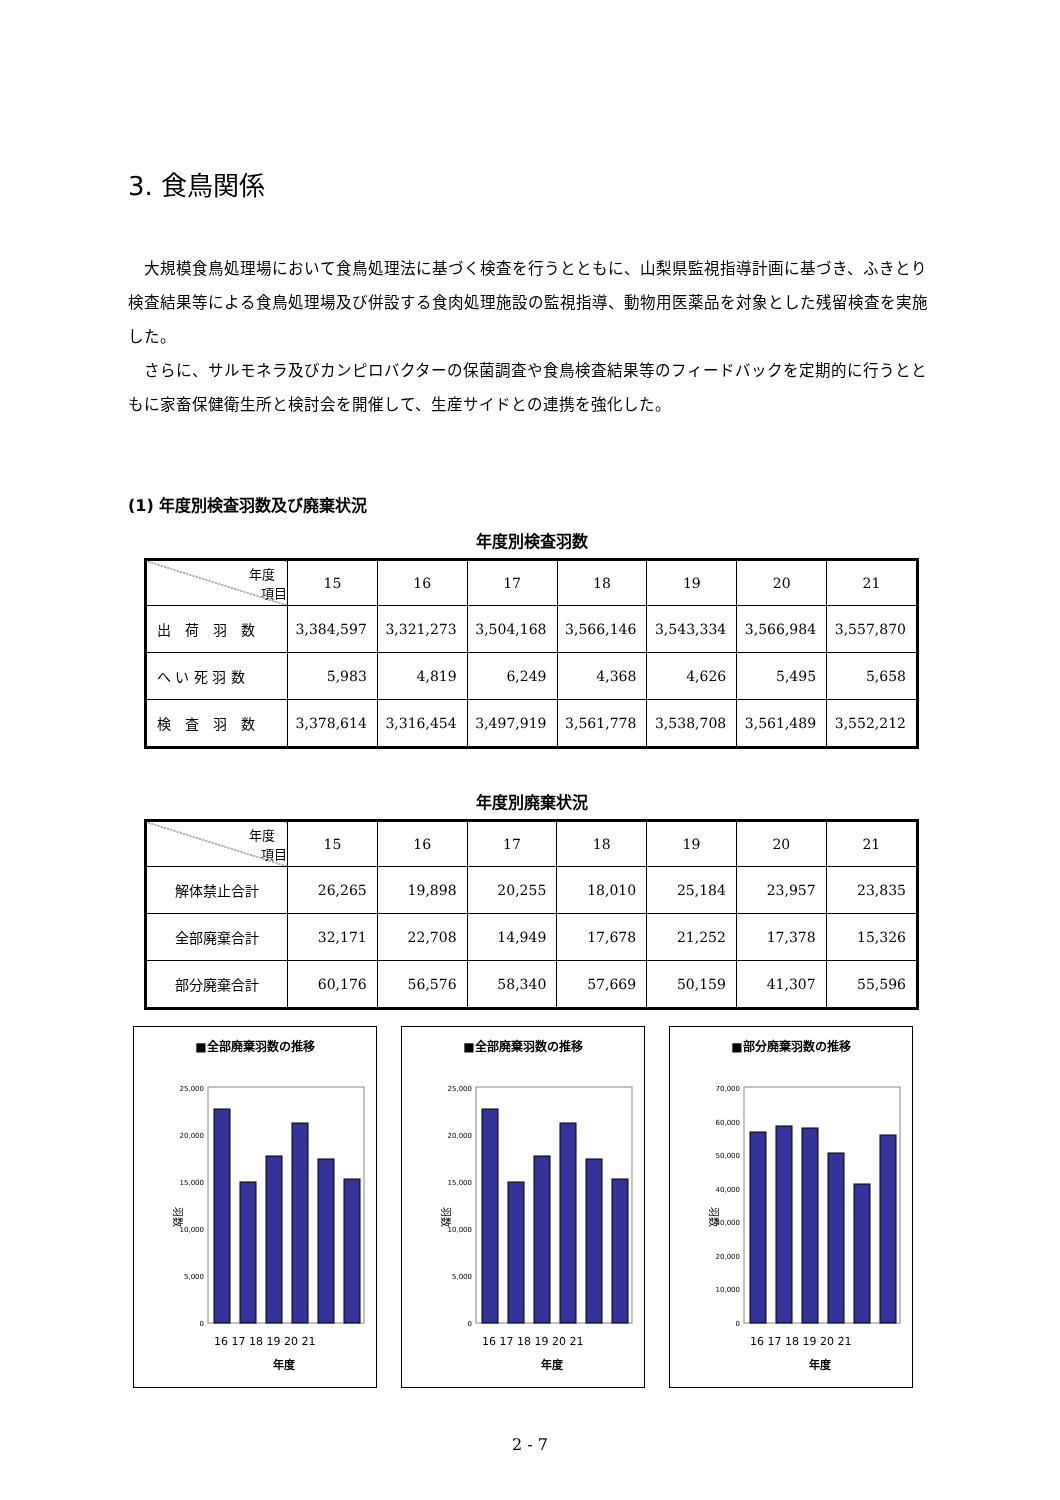3. 食鳥関係
大規模食鳥処理場において食鳥処理法に基づく検査を行うとともに、山梨県監視指導計画に基づき、ふきとり検査結果等による食鳥処理場及び併設する食肉処理施設の監視指導、動物用医薬品を対象とした残留検査を実施した。
さらに、サルモネラ及びカンピロバクターの保菌調査や食鳥検査結果等のフィードバックを定期的に行うとともに家畜保健衛生所と検討会を開催して、生産サイドとの連携を強化した。
(1) 年度別検査羽数及び廃棄状況
年度別検査羽数
| 年度 項目 | 15 | 16 | 17 | 18 | 19 | 20 | 21 |
| 出 荷 羽 数 | 3,384,597 | 3,321,273 | 3,504,168 | 3,566,146 | 3,543,334 | 3,566,984 | 3,557,870 |
| へ い 死 羽 数 | 5,983 | 4,819 | 6,249 | 4,368 | 4,626 | 5,495 | 5,658 |
| 検 査 羽 数 | 3,378,614 | 3,316,454 | 3,497,919 | 3,561,778 | 3,538,708 | 3,561,489 | 3,552,212 |
年度別廃棄状況
| 年度 項目 | 15 | 16 | 17 | 18 | 19 | 20 | 21 |
| 解体禁止合計 | 26,265 | 19,898 | 20,255 | 18,010 | 25,184 | 23,957 | 23,835 |
| 全部廃棄合計 | 32,171 | 22,708 | 14,949 | 17,678 | 21,252 | 17,378 | 15,326 |
| 部分廃棄合計 | 60,176 | 56,576 | 58,340 | 57,669 | 50,159 | 41,307 | 55,596 |
■全部廃棄羽数の推移
25,000
20,000
15,000
10,000
5,000
0
羽数
16 17 18 19 20 21
年度
■全部廃棄羽数の推移
25,000
20,000
15,000
10,000
5,000
0
羽数
16 17 18 19 20 21
年度
■部分廃棄羽数の推移
70,000
60,000
50,000
40,000
30,000
20,000
10,000
0
羽数
16 17 18 19 20 21
年度
2 - 7